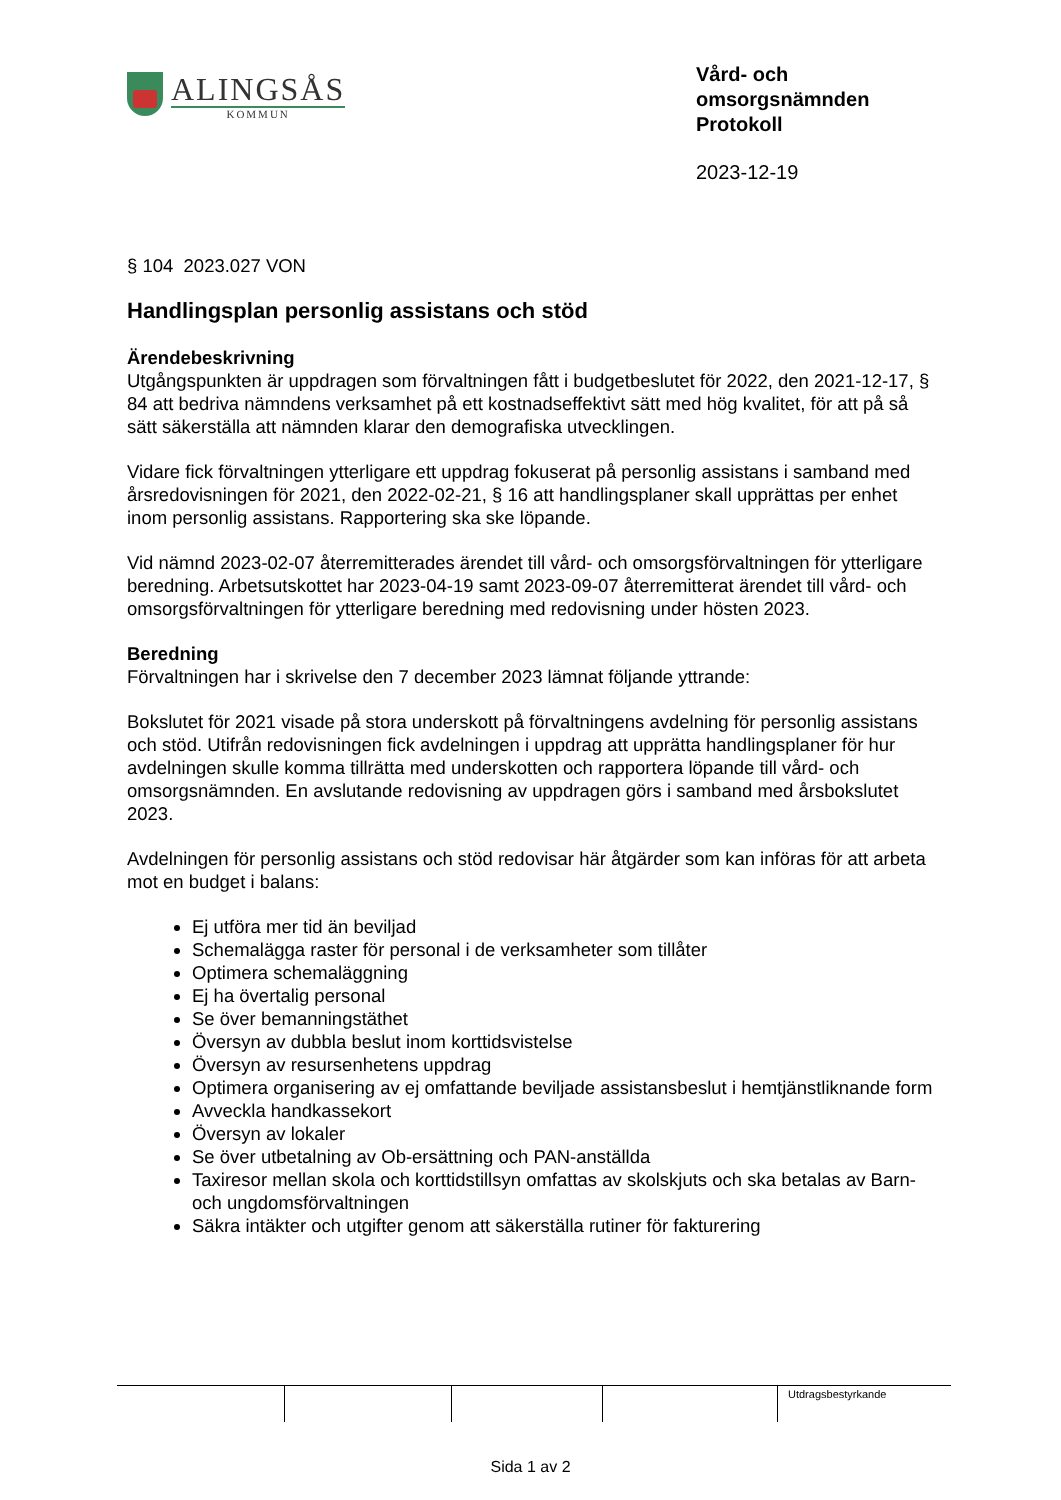ALINGSÅS
KOMMUN
Vård- och omsorgsnämnden
Protokoll
2023-12-19
§ 104 2023.027 VON
Handlingsplan personlig assistans och stöd
Ärendebeskrivning
Utgångspunkten är uppdragen som förvaltningen fått i budgetbeslutet för 2022, den 2021-12-17, § 84 att bedriva nämndens verksamhet på ett kostnadseffektivt sätt med hög kvalitet, för att på så sätt säkerställa att nämnden klarar den demografiska utvecklingen.
Vidare fick förvaltningen ytterligare ett uppdrag fokuserat på personlig assistans i samband med årsredovisningen för 2021, den 2022-02-21, § 16 att handlingsplaner skall upprättas per enhet inom personlig assistans. Rapportering ska ske löpande.
Vid nämnd 2023-02-07 återremitterades ärendet till vård- och omsorgsförvaltningen för ytterligare beredning. Arbetsutskottet har 2023-04-19 samt 2023-09-07 återremitterat ärendet till vård- och omsorgsförvaltningen för ytterligare beredning med redovisning under hösten 2023.
Beredning
Förvaltningen har i skrivelse den 7 december 2023 lämnat följande yttrande:
Bokslutet för 2021 visade på stora underskott på förvaltningens avdelning för personlig assistans och stöd. Utifrån redovisningen fick avdelningen i uppdrag att upprätta handlingsplaner för hur avdelningen skulle komma tillrätta med underskotten och rapportera löpande till vård- och omsorgsnämnden. En avslutande redovisning av uppdragen görs i samband med årsbokslutet 2023.
Avdelningen för personlig assistans och stöd redovisar här åtgärder som kan införas för att arbeta mot en budget i balans:
Ej utföra mer tid än beviljad
Schemalägga raster för personal i de verksamheter som tillåter
Optimera schemaläggning
Ej ha övertalig personal
Se över bemanningstäthet
Översyn av dubbla beslut inom korttidsvistelse
Översyn av resursenhetens uppdrag
Optimera organisering av ej omfattande beviljade assistansbeslut i hemtjänstliknande form
Avveckla handkassekort
Översyn av lokaler
Se över utbetalning av Ob-ersättning och PAN-anställda
Taxiresor mellan skola och korttidstillsyn omfattas av skolskjuts och ska betalas av Barn- och ungdomsförvaltningen
Säkra intäkter och utgifter genom att säkerställa rutiner för fakturering
Utdragsbestyrkande
Sida 1 av 2